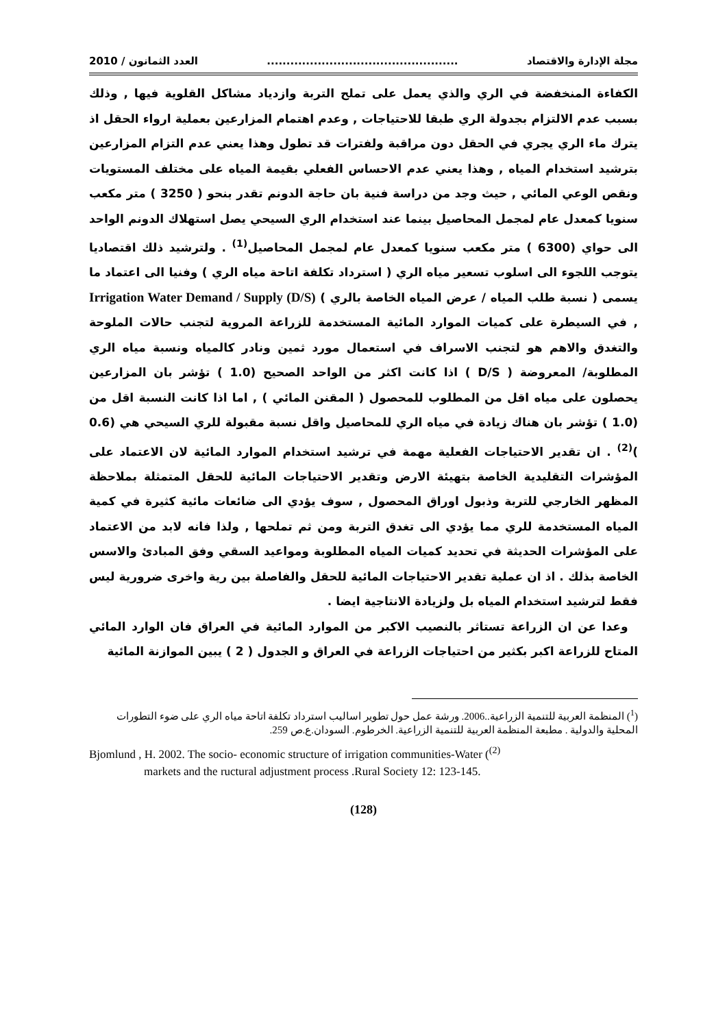مجلة الإدارة والاقتصاد................................................. العدد الثمانون / 2010
الكفاءة المنخفضة في الري والذي يعمل على تملح التربة وازدياد مشاكل القلوية فيها , وذلك بسبب عدم الالتزام بجدولة الري طبقا للاحتياجات , وعدم اهتمام المزارعين بعملية ارواء الحقل اذ يترك ماء الري يجري في الحقل دون مراقبة ولفترات قد تطول وهذا يعني عدم التزام المزارعين بترشيد استخدام المياه , وهذا يعني عدم الاحساس الفعلي بقيمة المياه على مختلف المستويات ونقص الوعي المائي , حيث وجد من دراسة فنية بان حاجة الدونم تقدر بنحو ( 3250 ) متر مكعب سنويا كمعدل عام لمجمل المحاصيل بينما عند استخدام الري السيحي يصل استهلاك الدونم الواحد الى حواي (6300 ) متر مكعب سنويا كمعدل عام لمجمل المحاصيل<sup>(1)</sup> . ولترشيد ذلك اقتصاديا يتوجب اللجوء الى اسلوب تسعير مياه الري ( استرداد تكلفة اتاحة مياه الري ) وفنيا الى اعتماد ما يسمى ( نسبة طلب المياه / عرض المياه الخاصة بالري ) Irrigation Water Demand / Supply (D/S) , في السيطرة على كميات الموارد المائية المستخدمة للزراعة المروية لتجنب حالات الملوحة والتغدق والاهم هو لتجنب الاسراف في استعمال مورد ثمين ونادر كالمياه ونسبة مياه الري المطلوبة/ المعروضة ( D/S ) اذا كانت اكثر من الواحد الصحيح (1.0 ) تؤشر بان المزارعين يحصلون على مياه اقل من المطلوب للمحصول ( المقنن المائي ) , اما اذا كانت النسبة اقل من (1.0 ) تؤشر بان هناك زيادة في مياه الري للمحاصيل واقل نسبة مقبولة للري السيحي هي (0.6 )<sup>(2)</sup> . ان تقدير الاحتياجات الفعلية مهمة في ترشيد استخدام الموارد المائية لان الاعتماد على المؤشرات التقليدية الخاصة بتهيئة الارض وتقدير الاحتياجات المائية للحقل المتمثلة بملاحظة المظهر الخارجي للتربة وذبول اوراق المحصول , سوف يؤدي الى ضائعات مائية كثيرة في كمية المياه المستخدمة للري مما يؤدي الى تغدق التربة ومن ثم تملحها , ولذا فانه لابد من الاعتماد على المؤشرات الحديثة في تحديد كميات المياه المطلوبة ومواعيد السقي وفق المبادئ والاسس الخاصة بذلك . اذ ان عملية تقدير الاحتياجات المائية للحقل والفاصلة بين رية واخرى ضرورية ليس فقط لترشيد استخدام المياه بل ولزيادة الانتاجية ايضا .
وعدا عن ان الزراعة تستاثر بالنصيب الاكبر من الموارد المائية في العراق فان الوارد المائي المتاح للزراعة اكبر بكثير من احتياجات الزراعة في العراق و الجدول ( 2 ) يبين الموازنة المائية
(<sup>1</sup>) المنظمة العربية للتنمية الزراعية..2006. ورشة عمل حول تطوير اساليب استرداد تكلفة اتاحة مياه الري على ضوء التطورات المحلية والدولية . مطبعة المنظمة العربية للتنمية الزراعية. الخرطوم. السودان.ع.ص 259.
Bjomlund , H. 2002. The socio- economic structure of irrigation communities-Water (<sup>(2)</sup>
markets and the ructural adjustment process .Rural Society 12: 123-145.
(128)